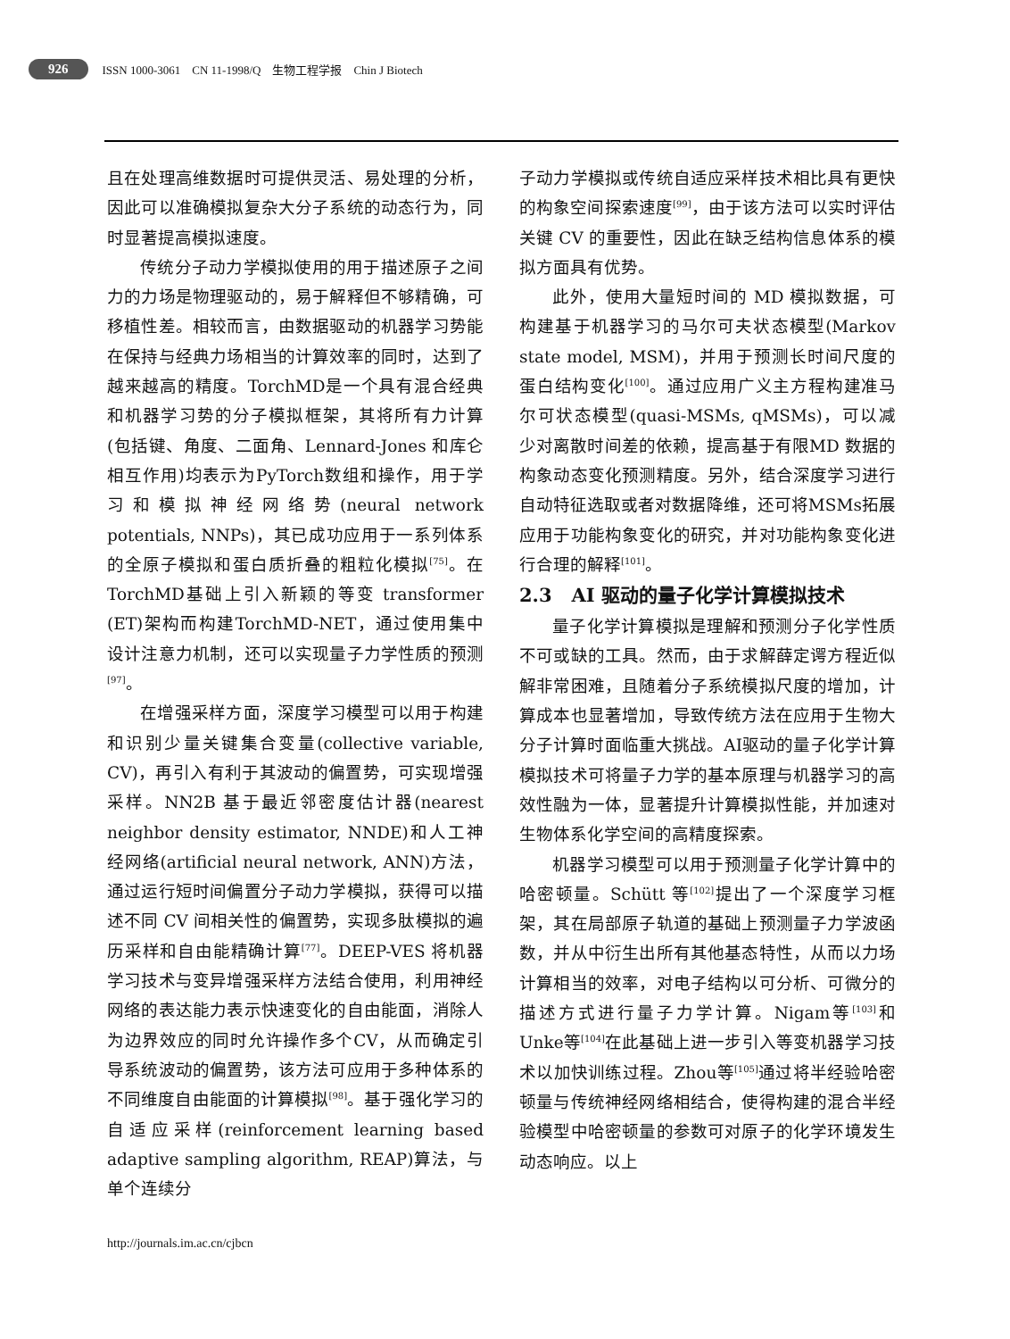926 ISSN 1000-3061 CN 11-1998/Q 生物工程学报 Chin J Biotech
且在处理高维数据时可提供灵活、易处理的分析，因此可以准确模拟复杂大分子系统的动态行为，同时显著提高模拟速度。
传统分子动力学模拟使用的用于描述原子之间力的力场是物理驱动的，易于解释但不够精确，可移植性差。相较而言，由数据驱动的机器学习势能在保持与经典力场相当的计算效率的同时，达到了越来越高的精度。TorchMD是一个具有混合经典和机器学习势的分子模拟框架，其将所有力计算(包括键、角度、二面角、Lennard-Jones 和库仑相互作用)均表示为PyTorch数组和操作，用于学习和模拟神经网络势(neural network potentials, NNPs)，其已成功应用于一系列体系的全原子模拟和蛋白质折叠的粗粒化模拟<sup>[75]</sup>。在TorchMD基础上引入新颖的等变 transformer (ET)架构而构建TorchMD-NET，通过使用集中设计注意力机制，还可以实现量子力学性质的预测<sup>[97]</sup>。
在增强采样方面，深度学习模型可以用于构建和识别少量关键集合变量(collective variable, CV)，再引入有利于其波动的偏置势，可实现增强采样。NN2B 基于最近邻密度估计器(nearest neighbor density estimator, NNDE)和人工神经网络(artificial neural network, ANN)方法，通过运行短时间偏置分子动力学模拟，获得可以描述不同 CV 间相关性的偏置势，实现多肽模拟的遍历采样和自由能精确计算<sup>[77]</sup>。DEEP-VES 将机器学习技术与变异增强采样方法结合使用，利用神经网络的表达能力表示快速变化的自由能面，消除人为边界效应的同时允许操作多个CV，从而确定引导系统波动的偏置势，该方法可应用于多种体系的不同维度自由能面的计算模拟<sup>[98]</sup>。基于强化学习的自适应采样(reinforcement learning based adaptive sampling algorithm, REAP)算法，与单个连续分
子动力学模拟或传统自适应采样技术相比具有更快的构象空间探索速度<sup>[99]</sup>，由于该方法可以实时评估关键 CV 的重要性，因此在缺乏结构信息体系的模拟方面具有优势。
此外，使用大量短时间的 MD 模拟数据，可构建基于机器学习的马尔可夫状态模型(Markov state model, MSM)，并用于预测长时间尺度的蛋白结构变化<sup>[100]</sup>。通过应用广义主方程构建准马尔可状态模型(quasi-MSMs, qMSMs)，可以减少对离散时间差的依赖，提高基于有限MD 数据的构象动态变化预测精度。另外，结合深度学习进行自动特征选取或者对数据降维，还可将MSMs拓展应用于功能构象变化的研究，并对功能构象变化进行合理的解释<sup>[101]</sup>。
2.3 AI 驱动的量子化学计算模拟技术
量子化学计算模拟是理解和预测分子化学性质不可或缺的工具。然而，由于求解薛定谔方程近似解非常困难，且随着分子系统模拟尺度的增加，计算成本也显著增加，导致传统方法在应用于生物大分子计算时面临重大挑战。AI驱动的量子化学计算模拟技术可将量子力学的基本原理与机器学习的高效性融为一体，显著提升计算模拟性能，并加速对生物体系化学空间的高精度探索。
机器学习模型可以用于预测量子化学计算中的哈密顿量。Schütt 等<sup>[102]</sup>提出了一个深度学习框架，其在局部原子轨道的基础上预测量子力学波函数，并从中衍生出所有其他基态特性，从而以力场计算相当的效率，对电子结构以可分析、可微分的描述方式进行量子力学计算。Nigam等<sup>[103]</sup>和Unke等<sup>[104]</sup>在此基础上进一步引入等变机器学习技术以加快训练过程。Zhou等<sup>[105]</sup>通过将半经验哈密顿量与传统神经网络相结合，使得构建的混合半经验模型中哈密顿量的参数可对原子的化学环境发生动态响应。以上
http://journals.im.ac.cn/cjbcn